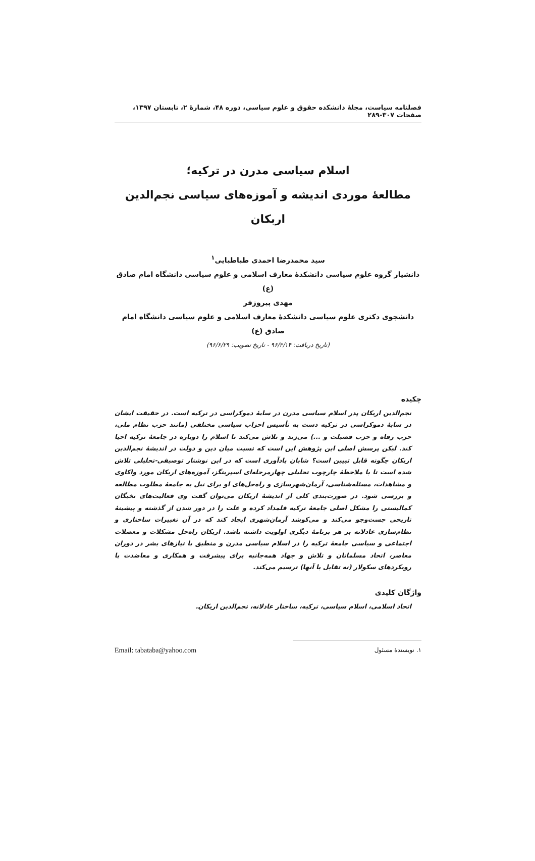فصلنامه سیاست، مجلهٔ دانشکده حقوق و علوم سیاسی، دوره ۴۸، شمارهٔ ۲، تابستان ۱۳۹۷، صفحات ۳۰۷-۲۸۹
اسلام سیاسی مدرن در ترکیه؛
مطالعهٔ موردی اندیشه و آموزه‌های سیاسی نجم‌الدین اربکان
سید محمدرضا احمدی طباطبایی<sup>۱</sup>
دانشیار گروه علوم سیاسی دانشکدهٔ معارف اسلامی و علوم سیاسی دانشگاه امام صادق (ع)
مهدی پیروزفر
دانشجوی دکتری علوم سیاسی دانشکدهٔ معارف اسلامی و علوم سیاسی دانشگاه امام صادق (ع)
(تاریخ دریافت: ۹۶/۴/۱۴ - تاریخ تصویب: ۹۶/۶/۲۹)
چکیده
نجم‌الدین اربکان پدر اسلام سیاسی مدرن در سایهٔ دموکراسی در ترکیه است. در حقیقت ایشان در سایهٔ دموکراسی در ترکیه دست به تأسیس احزاب سیاسی مختلفی (مانند حزب نظام ملی، حزب رفاه و حزب فضیلت و ...) می‌زند و تلاش می‌کند تا اسلام را دوباره در جامعهٔ ترکیه احیا کند. لیکن پرسش اصلی این پژوهش این است که نسبت میان دین و دولت در اندیشهٔ نجم‌الدین اربکان چگونه قابل تبیین است؟ شایان یادآوری است که در این نوشتار توصیفی-تحلیلی تلاش شده است تا با ملاحظهٔ چارچوب تحلیلی چهارمرحله‌ای اسپرینگز، آموزه‌های اربکان مورد واکاوی و مشاهدات، مسئله‌شناسی، آرمان‌شهرسازی و راه‌حل‌های او برای نیل به جامعهٔ مطلوب مطالعه و بررسی شود. در صورت‌بندی کلی از اندیشهٔ اربکان می‌توان گفت وی فعالیت‌های نخبگان کمالیستی را مشکل اصلی جامعهٔ ترکیه قلمداد کرده و علت را در دور شدن از گذشته و پیشینهٔ تاریخی جست‌وجو می‌کند و می‌کوشد آرمان‌شهری ایجاد کند که در آن تغییرات ساختاری و نظام‌سازی عادلانه بر هر برنامهٔ دیگری اولویت داشته باشد. اربکان راه‌حل مشکلات و معضلات اجتماعی و سیاسی جامعهٔ ترکیه را در اسلام سیاسی مدرن و منطبق با نیازهای بشر در دوران معاصر، اتحاد مسلمانان و تلاش و جهاد همه‌جانبه برای پیشرفت و همکاری و معاضدت با رویکردهای سکولار (نه تقابل با آنها) ترسیم می‌کند.
واژگان کلیدی
اتحاد اسلامی، اسلام سیاسی، ترکیه، ساختار عادلانه، نجم‌الدین اربکان.
۱. نویسندهٔ مسئول Email: tabataba@yahoo.com